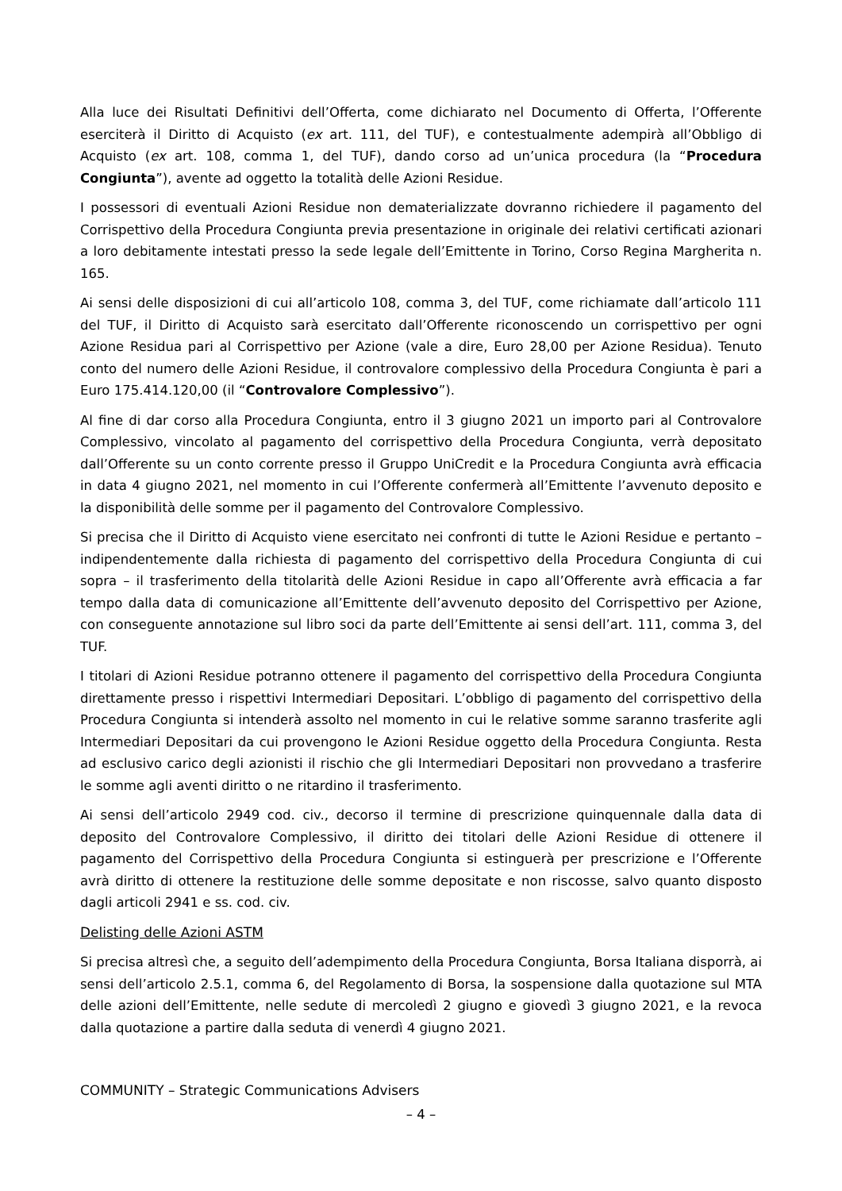Alla luce dei Risultati Definitivi dell’Offerta, come dichiarato nel Documento di Offerta, l’Offerente eserciterà il Diritto di Acquisto (ex art. 111, del TUF), e contestualmente adempirà all’Obbligo di Acquisto (ex art. 108, comma 1, del TUF), dando corso ad un’unica procedura (la “Procedura Congiunta”), avente ad oggetto la totalità delle Azioni Residue.
I possessori di eventuali Azioni Residue non dematerializzate dovranno richiedere il pagamento del Corrispettivo della Procedura Congiunta previa presentazione in originale dei relativi certificati azionari a loro debitamente intestati presso la sede legale dell’Emittente in Torino, Corso Regina Margherita n. 165.
Ai sensi delle disposizioni di cui all’articolo 108, comma 3, del TUF, come richiamate dall’articolo 111 del TUF, il Diritto di Acquisto sarà esercitato dall’Offerente riconoscendo un corrispettivo per ogni Azione Residua pari al Corrispettivo per Azione (vale a dire, Euro 28,00 per Azione Residua). Tenuto conto del numero delle Azioni Residue, il controvalore complessivo della Procedura Congiunta è pari a Euro 175.414.120,00 (il “Controvalore Complessivo”).
Al fine di dar corso alla Procedura Congiunta, entro il 3 giugno 2021 un importo pari al Controvalore Complessivo, vincolato al pagamento del corrispettivo della Procedura Congiunta, verrà depositato dall’Offerente su un conto corrente presso il Gruppo UniCredit e la Procedura Congiunta avrà efficacia in data 4 giugno 2021, nel momento in cui l’Offerente confermerà all’Emittente l’avvenuto deposito e la disponibilità delle somme per il pagamento del Controvalore Complessivo.
Si precisa che il Diritto di Acquisto viene esercitato nei confronti di tutte le Azioni Residue e pertanto – indipendentemente dalla richiesta di pagamento del corrispettivo della Procedura Congiunta di cui sopra – il trasferimento della titolarità delle Azioni Residue in capo all’Offerente avrà efficacia a far tempo dalla data di comunicazione all’Emittente dell’avvenuto deposito del Corrispettivo per Azione, con conseguente annotazione sul libro soci da parte dell’Emittente ai sensi dell’art. 111, comma 3, del TUF.
I titolari di Azioni Residue potranno ottenere il pagamento del corrispettivo della Procedura Congiunta direttamente presso i rispettivi Intermediari Depositari. L’obbligo di pagamento del corrispettivo della Procedura Congiunta si intenderà assolto nel momento in cui le relative somme saranno trasferite agli Intermediari Depositari da cui provengono le Azioni Residue oggetto della Procedura Congiunta. Resta ad esclusivo carico degli azionisti il rischio che gli Intermediari Depositari non provvedano a trasferire le somme agli aventi diritto o ne ritardino il trasferimento.
Ai sensi dell’articolo 2949 cod. civ., decorso il termine di prescrizione quinquennale dalla data di deposito del Controvalore Complessivo, il diritto dei titolari delle Azioni Residue di ottenere il pagamento del Corrispettivo della Procedura Congiunta si estinguerà per prescrizione e l’Offerente avrà diritto di ottenere la restituzione delle somme depositate e non riscosse, salvo quanto disposto dagli articoli 2941 e ss. cod. civ.
Delisting delle Azioni ASTM
Si precisa altresì che, a seguito dell’adempimento della Procedura Congiunta, Borsa Italiana disporrà, ai sensi dell’articolo 2.5.1, comma 6, del Regolamento di Borsa, la sospensione dalla quotazione sul MTA delle azioni dell’Emittente, nelle sedute di mercoledì 2 giugno e giovedì 3 giugno 2021, e la revoca dalla quotazione a partire dalla seduta di venerdì 4 giugno 2021.
COMMUNITY – Strategic Communications Advisers
– 4 –